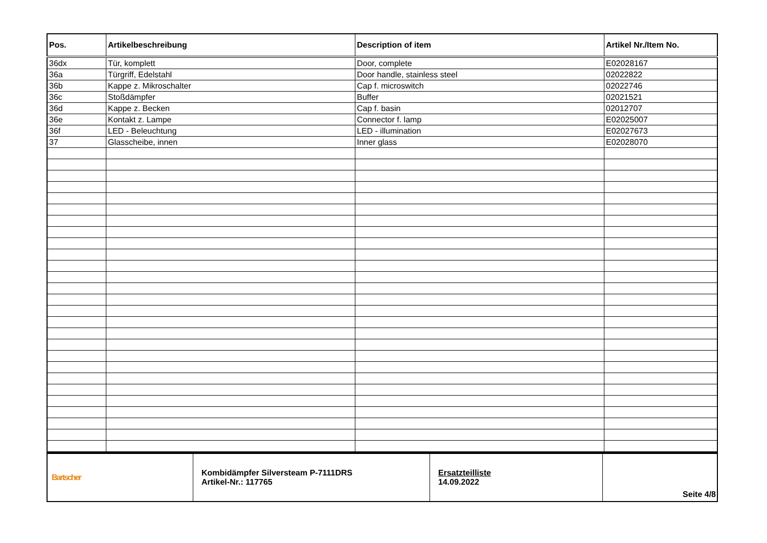| Pos. | Artikelbeschreibung | Description of item | Artikel Nr./Item No. |
| --- | --- | --- | --- |
| 36dx | Tür, komplett | Door, complete | E02028167 |
| 36a | Türgriff, Edelstahl | Door handle, stainless steel | 02022822 |
| 36b | Kappe z. Mikroschalter | Cap f. microswitch | 02022746 |
| 36c | Stoßdämpfer | Buffer | 02021521 |
| 36d | Kappe z. Becken | Cap f. basin | 02012707 |
| 36e | Kontakt z. Lampe | Connector f. lamp | E02025007 |
| 36f | LED - Beleuchtung | LED - illumination | E02027673 |
| 37 | Glasscheibe, innen | Inner glass | E02028070 |
| Bartscher | Kombidämpfer Silversteam P-7111DRS Artikel-Nr.: 117765 | Ersatzteilliste 14.09.2022 | Seite 4/8 |